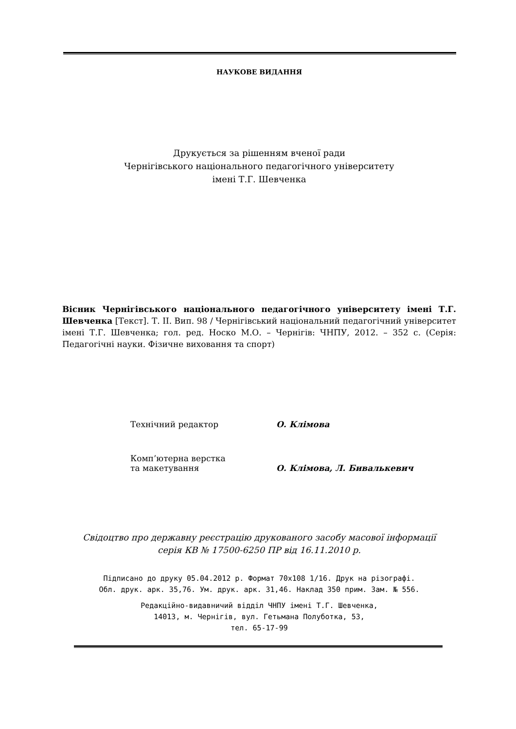НАУКОВЕ ВИДАННЯ
Друкується за рішенням вченої ради
Чернігівського національного педагогічного університету
імені Т.Г. Шевченка
Вісник Чернігівського національного педагогічного університету імені Т.Г. Шевченка [Текст]. Т. II. Вип. 98 / Чернігівський національний педагогічний університет імені Т.Г. Шевченка; гол. ред. Носко М.О. – Чернігів: ЧНПУ, 2012. – 352 с. (Серія: Педагогічні науки. Фізичне виховання та спорт)
| Технічний редактор | О. Клімова |
| Комп’ютерна верстка та макетування | О. Клімова, Л. Бивалькевич |
Свідоцтво про державну реєстрацію друкованого засобу масової інформації
серія КВ № 17500-6250 ПР від 16.11.2010 р.
Підписано до друку 05.04.2012 р. Формат 70x108 1/16. Друк на різографі.
Обл. друк. арк. 35,76. Ум. друк. арк. 31,46. Наклад 350 прим. Зам. № 556.
Редакційно-видавничий відділ ЧНПУ імені Т.Г. Шевченка,
14013, м. Чернігів, вул. Гетьмана Полуботка, 53,
тел. 65-17-99